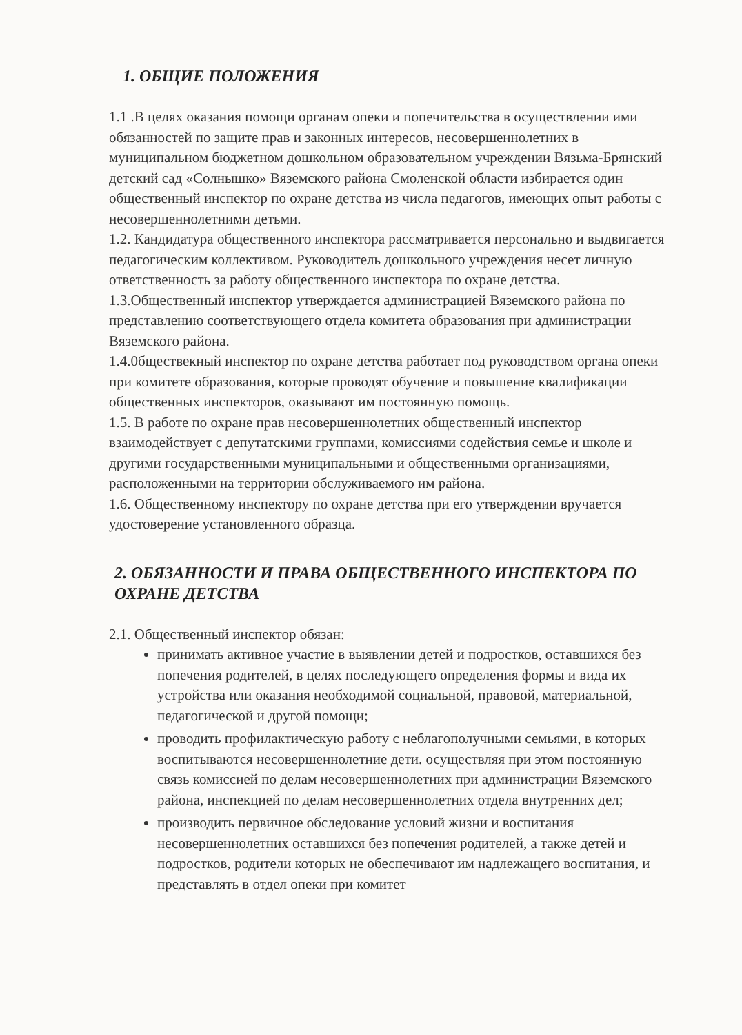1. ОБЩИЕ ПОЛОЖЕНИЯ
1.1 .В целях оказания помощи органам опеки и попечительства в осуществлении ими обязанностей по защите прав и законных интересов, несовершеннолетних в муниципальном бюджетном дошкольном образовательном учреждении Вязьма-Брянский детский сад «Солнышко» Вяземского района Смоленской области избирается один общественный инспектор по охране детства из числа педагогов, имеющих опыт работы с несовершеннолетними детьми.
1.2. Кандидатура общественного инспектора рассматривается персонально и выдвигается педагогическим коллективом. Руководитель дошкольного учреждения несет личную ответственность за работу общественного инспектора по охране детства.
1.3.Общественный инспектор утверждается администрацией Вяземского района по представлению соответствующего отдела комитета образования при администрации Вяземского района.
1.4.0бществекный инспектор по охране детства работает под руководством органа опеки при комитете образования, которые проводят обучение и повышение квалификации общественных инспекторов, оказывают им постоянную помощь.
1.5. В работе по охране прав несовершеннолетних общественный инспектор взаимодействует с депутатскими группами, комиссиями содействия семье и школе и другими государственными муниципальными и общественными организациями, расположенными на территории обслуживаемого им района.
1.6. Общественному инспектору по охране детства при его утверждении вручается удостоверение установленного образца.
2. ОБЯЗАННОСТИ И ПРАВА ОБЩЕСТВЕННОГО ИНСПЕКТОРА ПО ОХРАНЕ ДЕТСТВА
2.1. Общественный инспектор обязан:
принимать активное участие в выявлении детей и подростков, оставшихся без попечения родителей, в целях последующего определения формы и вида их устройства или оказания необходимой социальной, правовой, материальной, педагогической и другой помощи;
проводить профилактическую работу с неблагополучными семьями, в которых воспитываются несовершеннолетние дети. осуществляя при этом постоянную связь комиссией по делам несовершеннолетних при администрации Вяземского района, инспекцией по делам несовершеннолетних отдела внутренних дел;
производить первичное обследование условий жизни и воспитания несовершеннолетних оставшихся без попечения родителей, а также детей и подростков, родители которых не обеспечивают им надлежащего воспитания, и представлять в отдел опеки при комитет